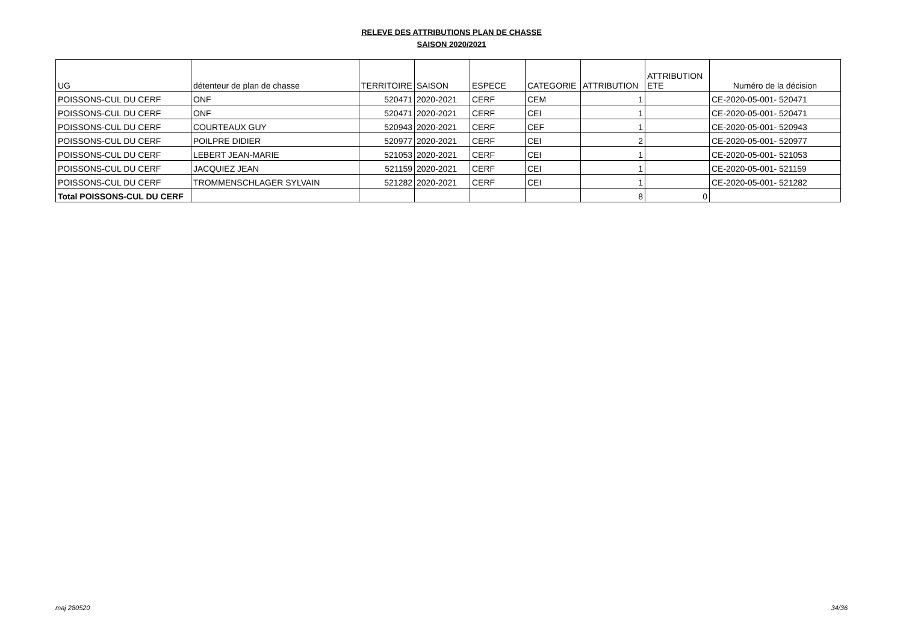RELEVE DES ATTRIBUTIONS PLAN DE CHASSE
SAISON 2020/2021
| UG | détenteur de plan de chasse | TERRITOIRE | SAISON | ESPECE | CATEGORIE | ATTRIBUTION | ATTRIBUTION ETE | Numéro de la décision |
| --- | --- | --- | --- | --- | --- | --- | --- | --- |
| POISSONS-CUL DU CERF | ONF | 520471 | 2020-2021 | CERF | CEM | 1 | | CE-2020-05-001- 520471 |
| POISSONS-CUL DU CERF | ONF | 520471 | 2020-2021 | CERF | CEI | 1 | | CE-2020-05-001- 520471 |
| POISSONS-CUL DU CERF | COURTEAUX GUY | 520943 | 2020-2021 | CERF | CEF | 1 | | CE-2020-05-001- 520943 |
| POISSONS-CUL DU CERF | POILPRE DIDIER | 520977 | 2020-2021 | CERF | CEI | 2 | | CE-2020-05-001- 520977 |
| POISSONS-CUL DU CERF | LEBERT JEAN-MARIE | 521053 | 2020-2021 | CERF | CEI | 1 | | CE-2020-05-001- 521053 |
| POISSONS-CUL DU CERF | JACQUIEZ JEAN | 521159 | 2020-2021 | CERF | CEI | 1 | | CE-2020-05-001- 521159 |
| POISSONS-CUL DU CERF | TROMMENSCHLAGER SYLVAIN | 521282 | 2020-2021 | CERF | CEI | 1 | | CE-2020-05-001- 521282 |
| Total POISSONS-CUL DU CERF | | | | | | 8 | 0 | |
maj 280520 34/36